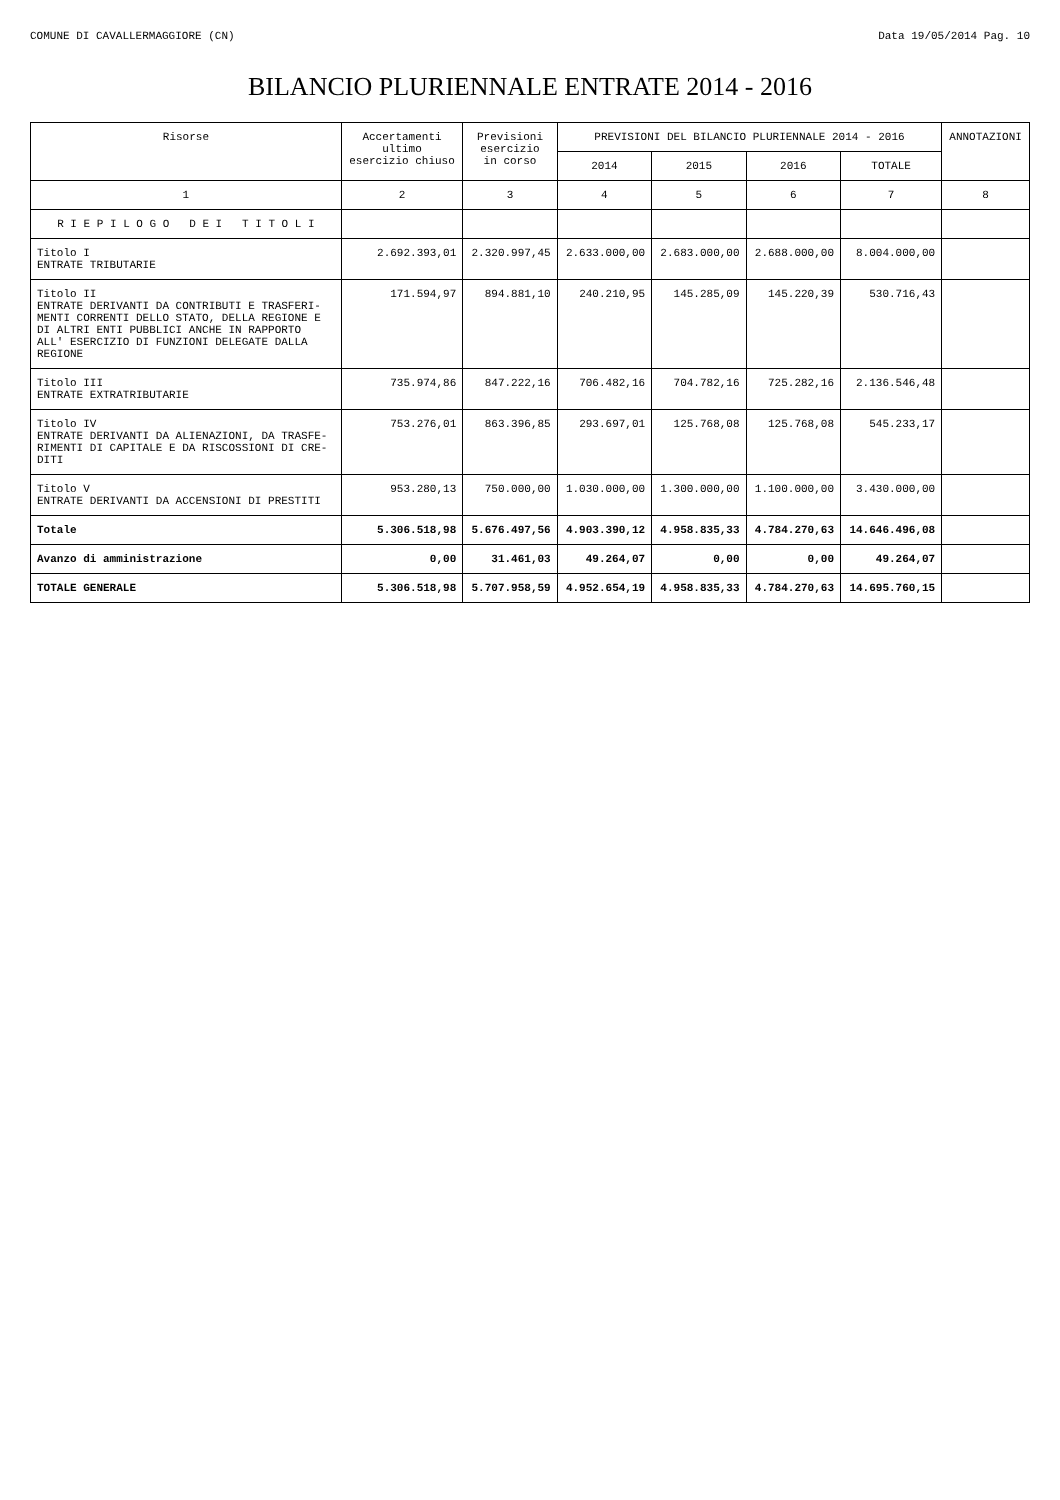COMUNE DI CAVALLERMAGGIORE (CN) Data 19/05/2014 Pag. 10
BILANCIO PLURIENNALE ENTRATE 2014 - 2016
| Risorse | Accertamenti ultimo esercizio chiuso | Previsioni esercizio in corso | PREVISIONI DEL BILANCIO PLURIENNALE 2014 - 2016 | | | | ANNOTAZIONI |
| --- | --- | --- | --- | --- | --- | --- | --- |
| | | | 2014 | 2015 | 2016 | TOTALE | |
| 1 | 2 | 3 | 4 | 5 | 6 | 7 | 8 |
| R I E P I L O G O D E I T I T O L I | | | | | | | |
| Titolo I ENTRATE TRIBUTARIE | 2.692.393,01 | 2.320.997,45 | 2.633.000,00 | 2.683.000,00 | 2.688.000,00 | 8.004.000,00 | |
| Titolo II ENTRATE DERIVANTI DA CONTRIBUTI E TRASFERI- MENTI CORRENTI DELLO STATO, DELLA REGIONE E DI ALTRI ENTI PUBBLICI ANCHE IN RAPPORTO ALL' ESERCIZIO DI FUNZIONI DELEGATE DALLA REGIONE | 171.594,97 | 894.881,10 | 240.210,95 | 145.285,09 | 145.220,39 | 530.716,43 | |
| Titolo III ENTRATE EXTRATRIBUTARIE | 735.974,86 | 847.222,16 | 706.482,16 | 704.782,16 | 725.282,16 | 2.136.546,48 | |
| Titolo IV ENTRATE DERIVANTI DA ALIENAZIONI, DA TRASFE- RIMENTI DI CAPITALE E DA RISCOSSIONI DI CRE- DITI | 753.276,01 | 863.396,85 | 293.697,01 | 125.768,08 | 125.768,08 | 545.233,17 | |
| Titolo V ENTRATE DERIVANTI DA ACCENSIONI DI PRESTITI | 953.280,13 | 750.000,00 | 1.030.000,00 | 1.300.000,00 | 1.100.000,00 | 3.430.000,00 | |
| Totale | 5.306.518,98 | 5.676.497,56 | 4.903.390,12 | 4.958.835,33 | 4.784.270,63 | 14.646.496,08 | |
| Avanzo di amministrazione | 0,00 | 31.461,03 | 49.264,07 | 0,00 | 0,00 | 49.264,07 | |
| TOTALE GENERALE | 5.306.518,98 | 5.707.958,59 | 4.952.654,19 | 4.958.835,33 | 4.784.270,63 | 14.695.760,15 | |